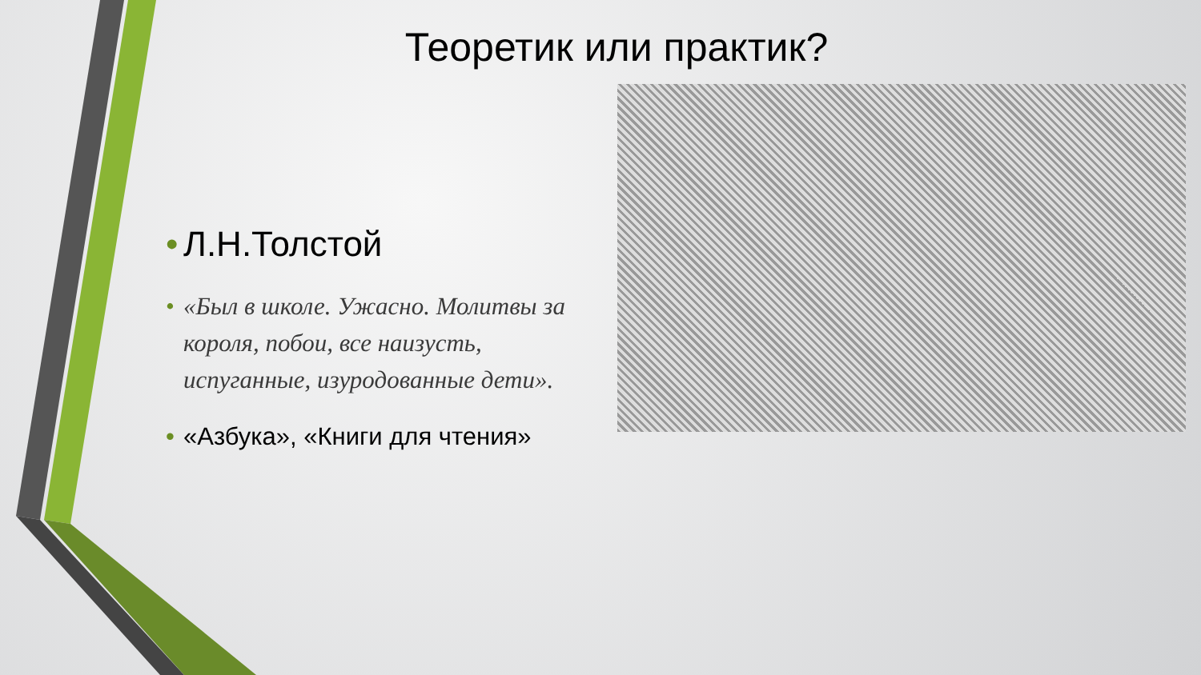Теоретик или практик?
• Л.Н.Толстой
• «Был в школе. Ужасно. Молитвы за короля, побои, все наизусть, испуганные, изуродованные дети».
• «Азбука», «Книги для чтения»